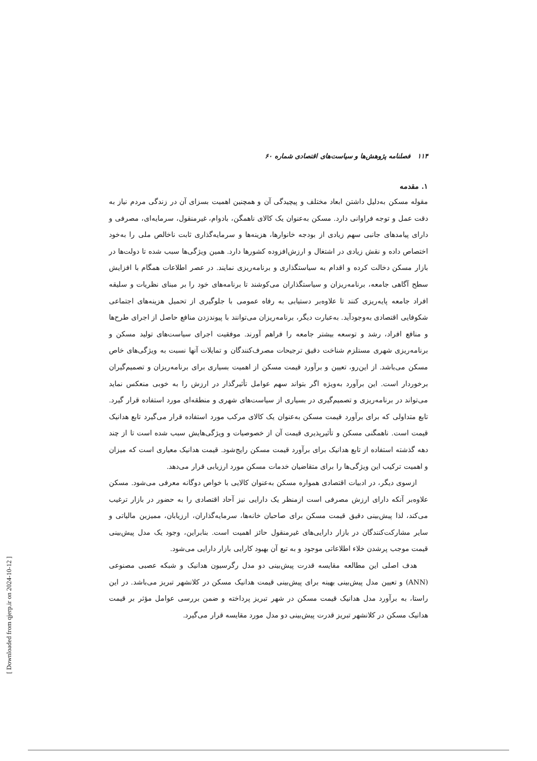۱۱۴ فصلنامه پژوهش‌ها و سیاست‌های اقتصادی شماره ۶۰
۱. مقدمه
مقوله مسکن به‌دلیل داشتن ابعاد مختلف و پیچیدگی آن و همچنین اهمیت بسزای آن در زندگی مردم نیاز به دقت عمل و توجه فراوانی دارد. مسکن به‌عنوان یک کالای ناهمگن، بادوام، غیرمنقول، سرمایه‌ای، مصرفی و دارای پیامدهای جانبی سهم زیادی از بودجه خانوارها، هزینه‌ها و سرمایه‌گذاری ثابت ناخالص ملی را به‌خود اختصاص داده و نقش زیادی در اشتغال و ارزش‌افزوده کشورها دارد. همین ویژگی‌ها سبب شده تا دولت‌ها در بازار مسکن دخالت کرده و اقدام به سیاستگذاری و برنامه‌ریزی نمایند. در عصر اطلاعات همگام با افزایش سطح آگاهی جامعه، برنامه‌ریزان و سیاستگذاران می‌کوشند تا برنامه‌های خود را بر مبنای نظریات و سلیقه افراد جامعه پایه‌ریزی کنند تا علاوه‌بر دستیابی به رفاه عمومی با جلوگیری از تحمیل هزینه‌های اجتماعی شکوفایی اقتصادی به‌وجودآید. به‌عبارت دیگر، برنامه‌ریزان می‌توانند با پیوندزدن منافع حاصل از اجرای طرح‌ها و منافع افراد، رشد و توسعه بیشتر جامعه را فراهم آورند. موفقیت اجرای سیاست‌های تولید مسکن و برنامه‌ریزی شهری مستلزم شناخت دقیق ترجیحات مصرف‌کنندگان و تمایلات آنها نسبت به ویژگی‌های خاص مسکن می‌باشد. از این‌رو، تعیین و برآورد قیمت مسکن از اهمیت بسیاری برای برنامه‌ریزان و تصمیم‌گیران برخوردار است. این برآورد به‌ویژه اگر بتواند سهم عوامل تأثیرگذار در ارزش را به خوبی منعکس نماید می‌تواند در برنامه‌ریزی و تصمیم‌گیری در بسیاری از سیاست‌های شهری و منطقه‌ای مورد استفاده قرار گیرد. تابع متداولی که برای برآورد قیمت مسکن به‌عنوان یک کالای مرکب مورد استفاده قرار می‌گیرد تابع هدانیک قیمت است. ناهمگنی مسکن و تأثیرپذیری قیمت آن از خصوصیات و ویژگی‌هایش سبب شده است تا از چند دهه گذشته استفاده از تابع هدانیک برای برآورد قیمت مسکن رایج‌شود. قیمت هدانیک معیاری است که میزان و اهمیت ترکیب این ویژگی‌ها را برای متقاضیان خدمات مسکن مورد ارزیابی قرار می‌دهد.
ازسوی دیگر، در ادبیات اقتصادی همواره مسکن به‌عنوان کالایی با خواص دوگانه معرفی می‌شود. مسکن علاوه‌بر آنکه دارای ارزش مصرفی است ازمنظر یک دارایی نیز آحاد اقتصادی را به حضور در بازار ترغیب می‌کند، لذا پیش‌بینی دقیق قیمت مسکن برای صاحبان خانه‌ها، سرمایه‌گذاران، ارزیابان، ممیزین مالیاتی و سایر مشارکت‌کنندگان در بازار دارایی‌های غیرمنقول حائز اهمیت است. بنابراین، وجود یک مدل پیش‌بینی قیمت موجب پرشدن خلاء اطلاعاتی موجود و به تبع آن بهبود کارایی بازار دارایی می‌شود.
هدف اصلی این مطالعه مقایسه قدرت پیش‌بینی دو مدل رگرسیون هدانیک و شبکه عصبی مصنوعی (ANN) و تعیین مدل پیش‌بینی بهینه برای پیش‌بینی قیمت هدانیک مسکن در کلانشهر تبریز می‌باشد. در این راستا، به برآورد مدل هدانیک قیمت مسکن در شهر تبریز پرداخته و ضمن بررسی عوامل مؤثر بر قیمت هدانیک مسکن در کلانشهر تبریز قدرت پیش‌بینی دو مدل مورد مقایسه قرار می‌گیرد.
[ Downloaded from qjerp.ir on 2024-10-12 ]